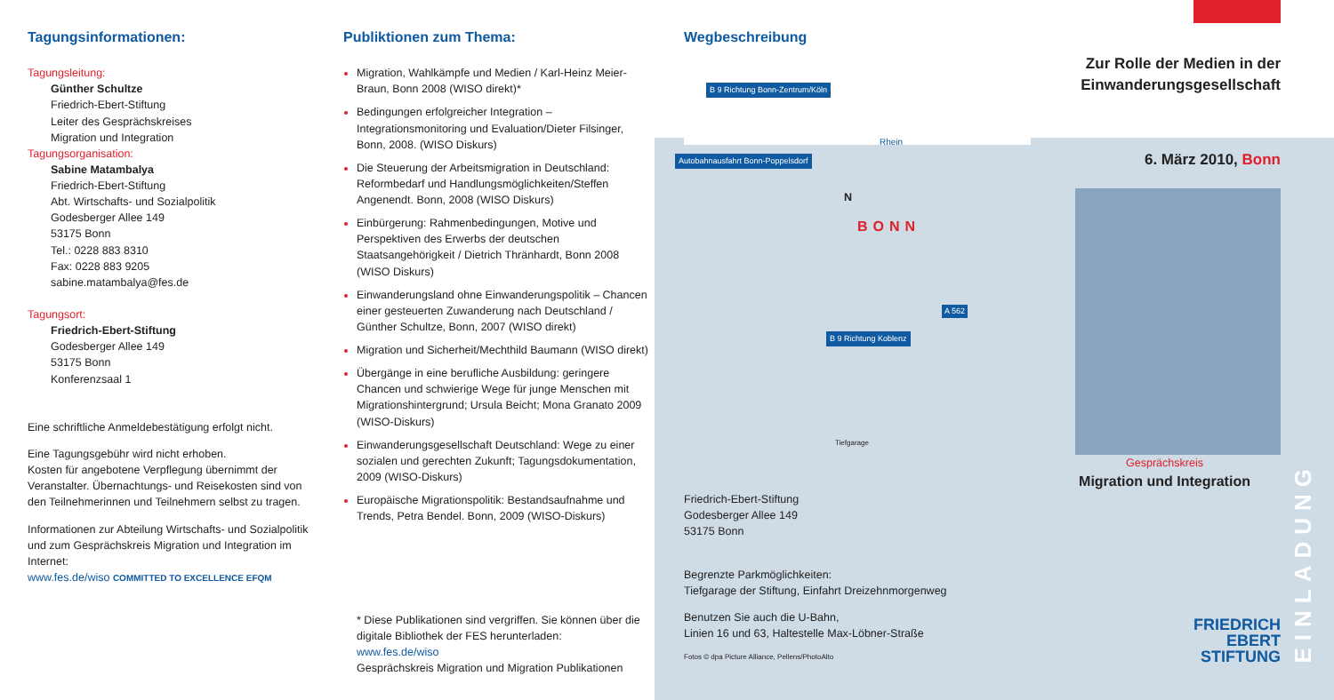Tagungsinformationen:
Tagungsleitung:
Günther Schultze
Friedrich-Ebert-Stiftung
Leiter des Gesprächskreises
Migration und Integration
Tagungsorganisation:
Sabine Matambalya
Friedrich-Ebert-Stiftung
Abt. Wirtschafts- und Sozialpolitik
Godesberger Allee 149
53175 Bonn
Tel.: 0228 883 8310
Fax: 0228 883 9205
sabine.matambalya@fes.de
Tagungsort:
Friedrich-Ebert-Stiftung
Godesberger Allee 149
53175 Bonn
Konferenzsaal 1
Eine schriftliche Anmeldebestätigung erfolgt nicht.
Eine Tagungsgebühr wird nicht erhoben.
Kosten für angebotene Verpflegung übernimmt der Veranstalter. Übernachtungs- und Reisekosten sind von den Teilnehmerinnen und Teilnehmern selbst zu tragen.
Informationen zur Abteilung Wirtschafts- und Sozialpolitik und zum Gesprächskreis Migration und Integration im Internet:
www.fes.de/wiso COMMITTED TO EXCELLENCE EFQM
Publiktionen zum Thema:
Migration, Wahlkämpfe und Medien / Karl-Heinz Meier-Braun, Bonn 2008 (WISO direkt)*
Bedingungen erfolgreicher Integration – Integrationsmonitoring und Evaluation/Dieter Filsinger, Bonn, 2008. (WISO Diskurs)
Die Steuerung der Arbeitsmigration in Deutschland: Reformbedarf und Handlungsmöglichkeiten/Steffen Angenendt. Bonn, 2008 (WISO Diskurs)
Einbürgerung: Rahmenbedingungen, Motive und Perspektiven des Erwerbs der deutschen Staatsangehörigkeit / Dietrich Thränhardt, Bonn 2008 (WISO Diskurs)
Einwanderungsland ohne Einwanderungspolitik – Chancen einer gesteuerten Zuwanderung nach Deutschland / Günther Schultze, Bonn, 2007 (WISO direkt)
Migration und Sicherheit/Mechthild Baumann (WISO direkt)
Übergänge in eine berufliche Ausbildung: geringere Chancen und schwierige Wege für junge Menschen mit Migrationshintergrund; Ursula Beicht; Mona Granato 2009 (WISO-Diskurs)
Einwanderungsgesellschaft Deutschland: Wege zu einer sozialen und gerechten Zukunft; Tagungsdokumentation, 2009 (WISO-Diskurs)
Europäische Migrationspolitik: Bestandsaufnahme und Trends, Petra Bendel. Bonn, 2009 (WISO-Diskurs)
* Diese Publikationen sind vergriffen. Sie können über die digitale Bibliothek der FES herunterladen:
www.fes.de/wiso
Gesprächskreis Migration und Migration Publikationen
Wegbeschreibung
BONN
B 9 Richtung Bonn-Zentrum/Köln
Autobahnausfahrt Bonn-Poppelsdorf
B 9 Richtung Koblenz
Rhein
N
A 562
Tiefgarage
Friedrich-Ebert-Stiftung
Godesberger Allee 149
53175 Bonn
Begrenzte Parkmöglichkeiten:
Tiefgarage der Stiftung, Einfahrt Dreizehnmorgenweg
Benutzen Sie auch die U-Bahn,
Linien 16 und 63, Haltestelle Max-Löbner-Straße
Fotos © dpa Picture Alliance, Pellens/PhotoAlto
Zur Rolle der Medien in der Einwanderungsgesellschaft
6. März 2010, Bonn
Gesprächskreis
Migration und Integration
FRIEDRICH
EBERT
STIFTUNG
EINLADUNG